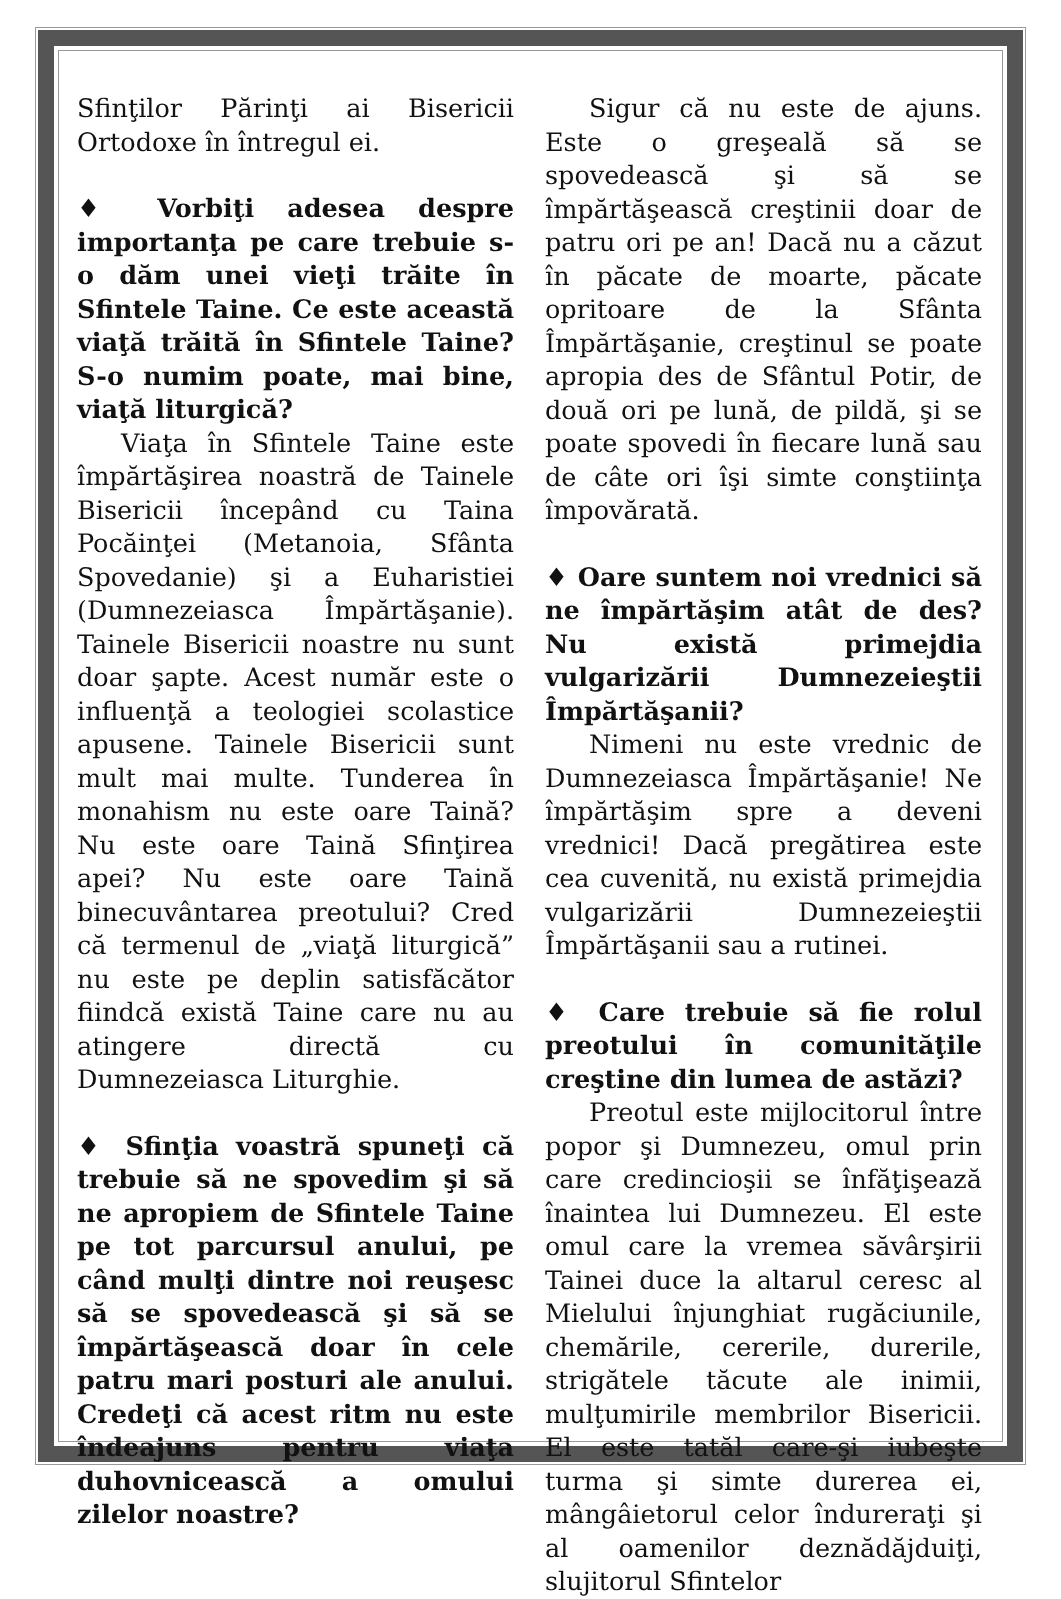Sfinţilor Părinţi ai Bisericii Ortodoxe în întregul ei.
♦ Vorbiţi adesea despre importanţa pe care trebuie s-o dăm unei vieţi trăite în Sfintele Taine. Ce este această viaţă trăită în Sfintele Taine? S-o numim poate, mai bine, viaţă liturgică?
Viaţa în Sfintele Taine este împărtăşirea noastră de Tainele Bisericii începând cu Taina Pocăinţei (Metanoia, Sfânta Spovedanie) şi a Euharistiei (Dumnezeiasca Împărtăşanie). Tainele Bisericii noastre nu sunt doar şapte. Acest număr este o influenţă a teologiei scolastice apusene. Tainele Bisericii sunt mult mai multe. Tunderea în monahism nu este oare Taină? Nu este oare Taină Sfinţirea apei? Nu este oare Taină binecuvântarea preotului? Cred că termenul de „viaţă liturgică” nu este pe deplin satisfăcător fiindcă există Taine care nu au atingere directă cu Dumnezeiasca Liturghie.
♦ Sfinţia voastră spuneţi că trebuie să ne spovedim şi să ne apropiem de Sfintele Taine pe tot parcursul anului, pe când mulţi dintre noi reuşesc să se spovedească şi să se împărtăşească doar în cele patru mari posturi ale anului. Credeţi că acest ritm nu este îndeajuns pentru viaţa duhovnicească a omului zilelor noastre?
Sigur că nu este de ajuns. Este o greşeală să se spovedească şi să se împărtăşească creştinii doar de patru ori pe an! Dacă nu a căzut în păcate de moarte, păcate opritoare de la Sfânta Împărtăşanie, creştinul se poate apropia des de Sfântul Potir, de două ori pe lună, de pildă, şi se poate spovedi în fiecare lună sau de câte ori îşi simte conştiinţa împovărată.
♦ Oare suntem noi vrednici să ne împărtăşim atât de des? Nu există primejdia vulgarizării Dumnezeieştii Împărtăşanii?
Nimeni nu este vrednic de Dumnezeiasca Împărtăşanie! Ne împărtăşim spre a deveni vrednici! Dacă pregătirea este cea cuvenită, nu există primejdia vulgarizării Dumnezeieştii Împărtăşanii sau a rutinei.
♦ Care trebuie să fie rolul preotului în comunităţile creştine din lumea de astăzi?
Preotul este mijlocitorul între popor şi Dumnezeu, omul prin care credincioşii se înfăţişează înaintea lui Dumnezeu. El este omul care la vremea săvârşirii Tainei duce la altarul ceresc al Mielului înjunghiat rugăciunile, chemările, cererile, durerile, strigătele tăcute ale inimii, mulţumirile membrilor Bisericii. El este tatăl care-şi iubeşte turma şi simte durerea ei, mângâietorul celor îndureraţi şi al oamenilor deznădăjduiţi, slujitorul Sfintelor